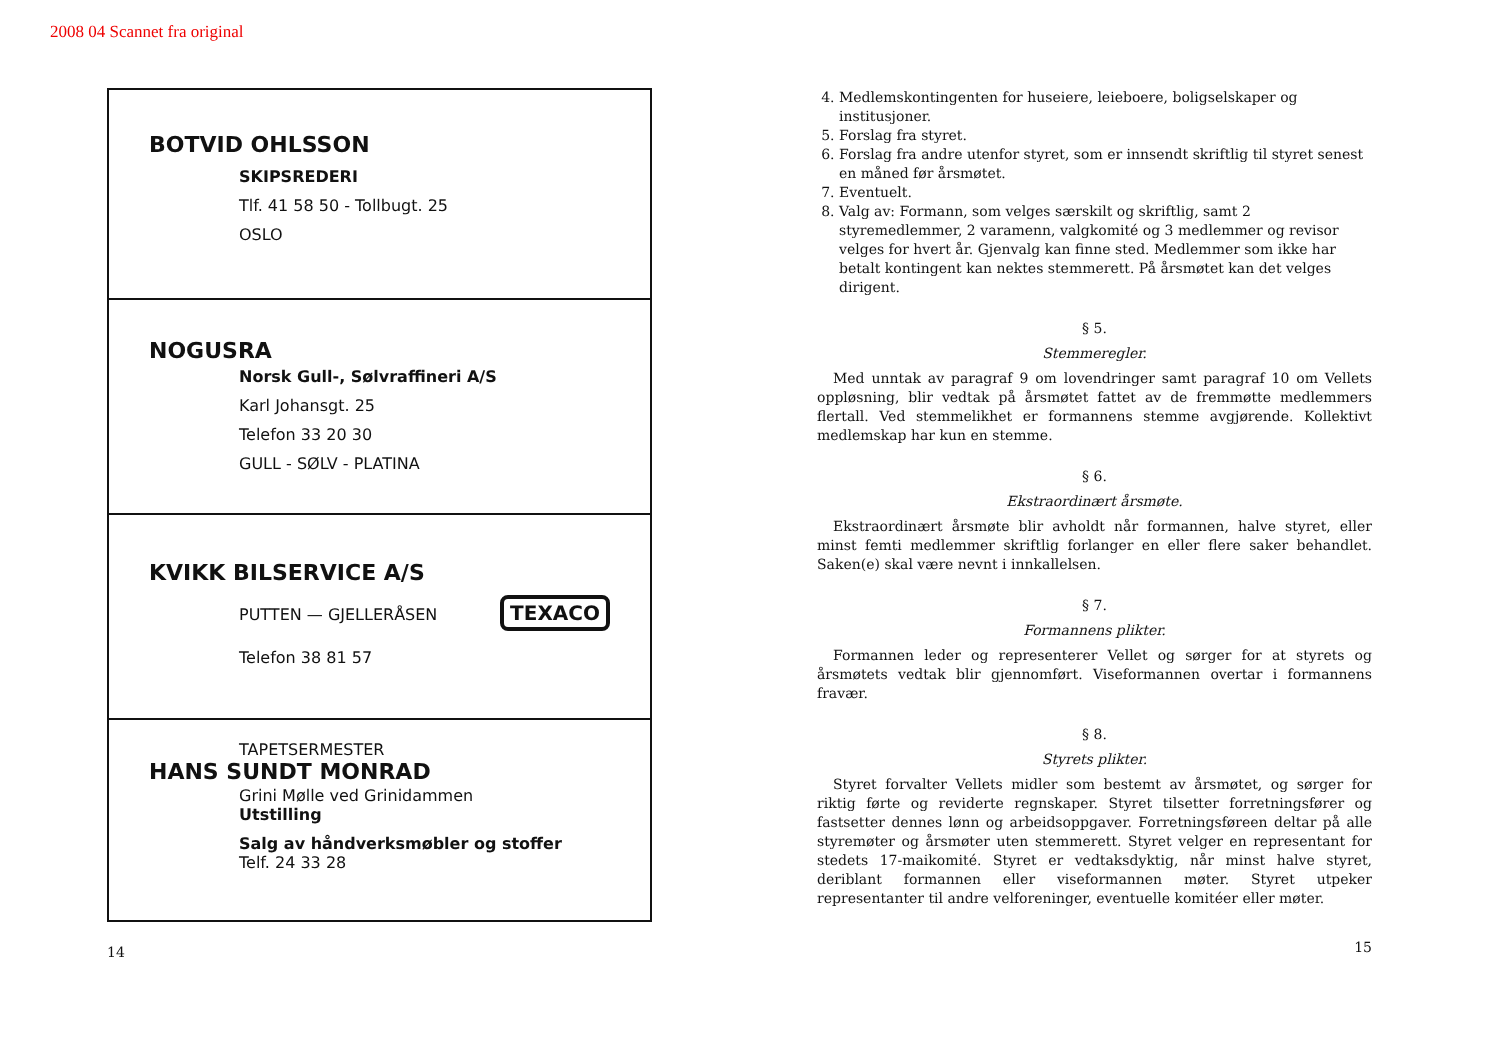2008 04 Scannet fra original
BOTVID OHLSSON
SKIPSREDERI
Tlf. 41 58 50 - Tollbugt. 25
OSLO
NOGUSRA
Norsk Gull-, Sølvraffineri A/S
Karl Johansgt. 25
Telefon 33 20 30
GULL - SØLV - PLATINA
KVIKK BILSERVICE A/S
TEXACO
PUTTEN — GJELLERÅSEN
Telefon 38 81 57
TAPETSERMESTER
HANS SUNDT MONRAD
Grini Mølle ved Grinidammen
Utstilling
Salg av håndverksmøbler og stoffer
Telf. 24 33 28
14
4. Medlemskontingenten for huseiere, leieboere, boligselskaper og institusjoner.
5. Forslag fra styret.
6. Forslag fra andre utenfor styret, som er innsendt skriftlig til styret senest en måned før årsmøtet.
7. Eventuelt.
8. Valg av: Formann, som velges særskilt og skriftlig, samt 2 styremedlemmer, 2 varamenn, valgkomité og 3 medlemmer og revisor velges for hvert år. Gjenvalg kan finne sted. Medlemmer som ikke har betalt kontingent kan nektes stemmerett. På årsmøtet kan det velges dirigent.
§ 5.
Stemmeregler.
Med unntak av paragraf 9 om lovendringer samt paragraf 10 om Vellets oppløsning, blir vedtak på årsmøtet fattet av de fremmøtte medlemmers flertall. Ved stemmelikhet er formannens stemme avgjørende. Kollektivt medlemskap har kun en stemme.
§ 6.
Ekstraordinært årsmøte.
Ekstraordinært årsmøte blir avholdt når formannen, halve styret, eller minst femti medlemmer skriftlig forlanger en eller flere saker behandlet. Saken(e) skal være nevnt i innkallelsen.
§ 7.
Formannens plikter.
Formannen leder og representerer Vellet og sørger for at styrets og årsmøtets vedtak blir gjennomført. Viseformannen overtar i formannens fravær.
§ 8.
Styrets plikter.
Styret forvalter Vellets midler som bestemt av årsmøtet, og sørger for riktig førte og reviderte regnskaper. Styret tilsetter forretningsfører og fastsetter dennes lønn og arbeidsoppgaver. Forretningsføreen deltar på alle styremøter og årsmøter uten stemmerett. Styret velger en representant for stedets 17-maikomité. Styret er vedtaksdyktig, når minst halve styret, deriblant formannen eller viseformannen møter. Styret utpeker representanter til andre velforeninger, eventuelle komitéer eller møter.
15